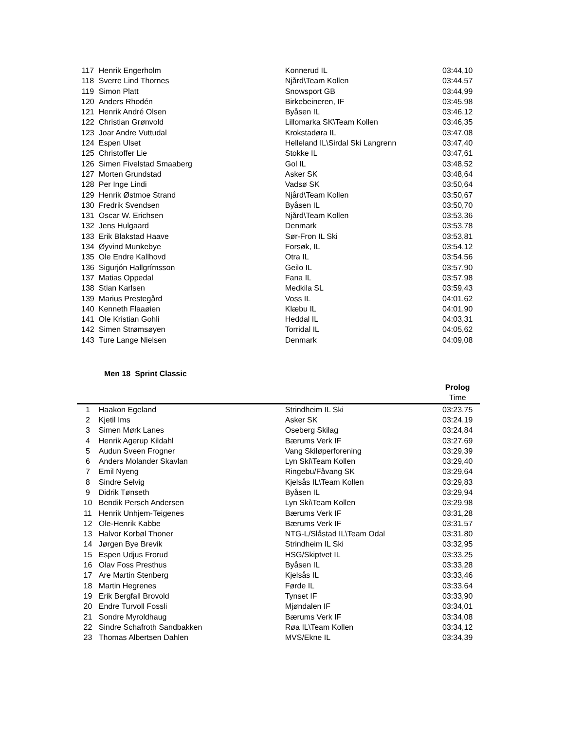| 117 | Henrik Engerholm | Konnerud IL | 03:44,10 |
| 118 | Sverre Lind Thornes | Njård\Team Kollen | 03:44,57 |
| 119 | Simon Platt | Snowsport GB | 03:44,99 |
| 120 | Anders Rhodén | Birkebeineren, IF | 03:45,98 |
| 121 | Henrik André Olsen | Byåsen IL | 03:46,12 |
| 122 | Christian Grønvold | Lillomarka SK\Team Kollen | 03:46,35 |
| 123 | Joar Andre Vuttudal | Krokstadøra IL | 03:47,08 |
| 124 | Espen Ulset | Helleland IL\Sirdal Ski Langrenn | 03:47,40 |
| 125 | Christoffer Lie | Stokke IL | 03:47,61 |
| 126 | Simen Fivelstad Smaaberg | Gol IL | 03:48,52 |
| 127 | Morten Grundstad | Asker SK | 03:48,64 |
| 128 | Per Inge Lindi | Vadsø SK | 03:50,64 |
| 129 | Henrik Østmoe Strand | Njård\Team Kollen | 03:50,67 |
| 130 | Fredrik Svendsen | Byåsen IL | 03:50,70 |
| 131 | Oscar W. Erichsen | Njård\Team Kollen | 03:53,36 |
| 132 | Jens Hulgaard | Denmark | 03:53,78 |
| 133 | Erik Blakstad Haave | Sør-Fron IL Ski | 03:53,81 |
| 134 | Øyvind Munkebye | Forsøk, IL | 03:54,12 |
| 135 | Ole Endre Kallhovd | Otra IL | 03:54,56 |
| 136 | Sigurjón Hallgrímsson | Geilo IL | 03:57,90 |
| 137 | Matias Oppedal | Fana IL | 03:57,98 |
| 138 | Stian Karlsen | Medkila SL | 03:59,43 |
| 139 | Marius Prestegård | Voss IL | 04:01,62 |
| 140 | Kenneth Flaaøien | Klæbu IL | 04:01,90 |
| 141 | Ole Kristian Gohli | Heddal IL | 04:03,31 |
| 142 | Simen Strømsøyen | Torridal IL | 04:05,62 |
| 143 | Ture Lange Nielsen | Denmark | 04:09,08 |
Men 18 Sprint Classic
| | | | Prolog |
| --- | --- | --- | --- |
| | | | Time |
| 1 | Haakon Egeland | Strindheim IL Ski | 03:23,75 |
| 2 | Kjetil Ims | Asker SK | 03:24,19 |
| 3 | Simen Mørk Lanes | Oseberg Skilag | 03:24,84 |
| 4 | Henrik Agerup Kildahl | Bærums Verk IF | 03:27,69 |
| 5 | Audun Sveen Frogner | Vang Skiløperforening | 03:29,39 |
| 6 | Anders Molander Skavlan | Lyn Ski\Team Kollen | 03:29,40 |
| 7 | Emil Nyeng | Ringebu/Fåvang SK | 03:29,64 |
| 8 | Sindre Selvig | Kjelsås IL\Team Kollen | 03:29,83 |
| 9 | Didrik Tønseth | Byåsen IL | 03:29,94 |
| 10 | Bendik Persch Andersen | Lyn Ski\Team Kollen | 03:29,98 |
| 11 | Henrik Unhjem-Teigenes | Bærums Verk IF | 03:31,28 |
| 12 | Ole-Henrik Kabbe | Bærums Verk IF | 03:31,57 |
| 13 | Halvor Korbøl Thoner | NTG-L/Slåstad IL\Team Odal | 03:31,80 |
| 14 | Jørgen Bye Brevik | Strindheim IL Ski | 03:32,95 |
| 15 | Espen Udjus Frorud | HSG/Skiptvet IL | 03:33,25 |
| 16 | Olav Foss Presthus | Byåsen IL | 03:33,28 |
| 17 | Are Martin Stenberg | Kjelsås IL | 03:33,46 |
| 18 | Martin Hegrenes | Førde IL | 03:33,64 |
| 19 | Erik Bergfall Brovold | Tynset IF | 03:33,90 |
| 20 | Endre Turvoll Fossli | Mjøndalen IF | 03:34,01 |
| 21 | Sondre Myroldhaug | Bærums Verk IF | 03:34,08 |
| 22 | Sindre Schafroth Sandbakken | Røa IL\Team Kollen | 03:34,12 |
| 23 | Thomas Albertsen Dahlen | MVS/Ekne IL | 03:34,39 |